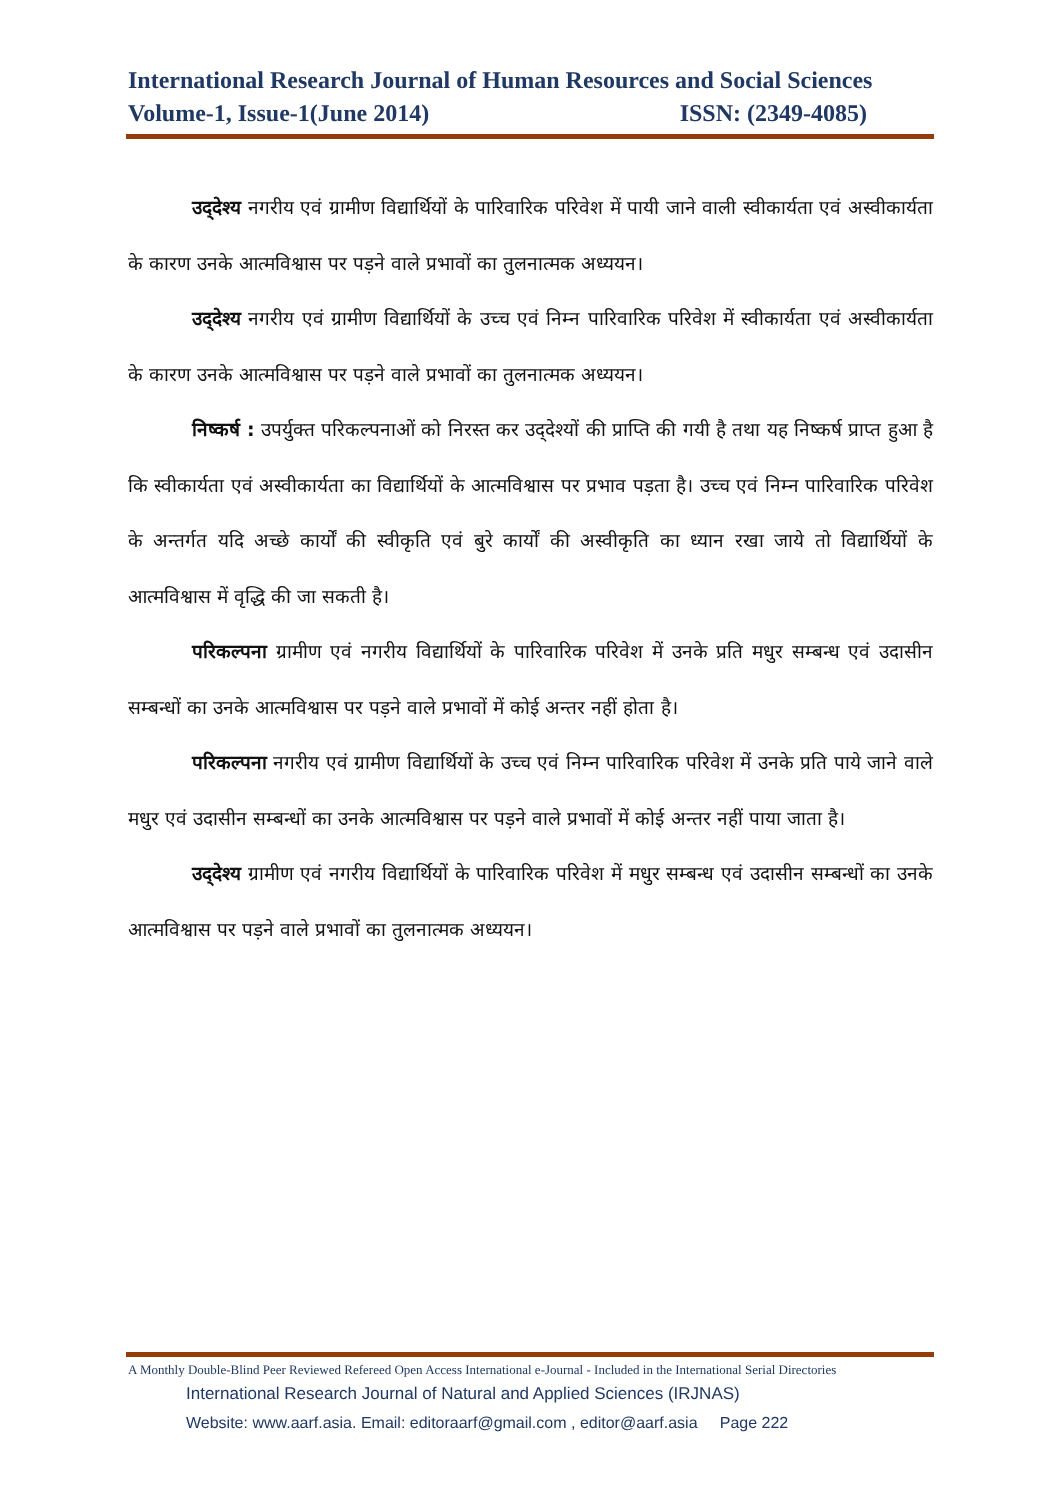International Research Journal of Human Resources and Social Sciences
Volume-1, Issue-1(June 2014) ISSN: (2349-4085)
उद्‍देश्य नगरीय एवं ग्रामीण विद्यार्थियों के पारिवारिक परिवेश में पायी जाने वाली स्वीकार्यता एवं अस्वीकार्यता के कारण उनके आत्मविश्वास पर पड़ने वाले प्रभावों का तुलनात्मक अध्ययन।
उद्‍देश्य नगरीय एवं ग्रामीण विद्यार्थियों के उच्च एवं निम्न पारिवारिक परिवेश में स्वीकार्यता एवं अस्वीकार्यता के कारण उनके आत्मविश्वास पर पड़ने वाले प्रभावों का तुलनात्मक अध्ययन।
निष्कर्ष : उपर्युक्त परिकल्पनाओं को निरस्त कर उद्‍देश्यों की प्राप्ति की गयी है तथा यह निष्कर्ष प्राप्त हुआ है कि स्वीकार्यता एवं अस्वीकार्यता का विद्यार्थियों के आत्मविश्वास पर प्रभाव पड़ता है। उच्च एवं निम्न पारिवारिक परिवेश के अन्तर्गत यदि अच्छे कार्यों की स्वीकृति एवं बुरे कार्यों की अस्वीकृति का ध्यान रखा जाये तो विद्यार्थियों के आत्मविश्वास में वृद्धि की जा सकती है।
परिकल्पना ग्रामीण एवं नगरीय विद्यार्थियों के पारिवारिक परिवेश में उनके प्रति मधुर सम्बन्ध एवं उदासीन सम्बन्धों का उनके आत्मविश्वास पर पड़ने वाले प्रभावों में कोई अन्तर नहीं होता है।
परिकल्पना नगरीय एवं ग्रामीण विद्यार्थियों के उच्च एवं निम्न पारिवारिक परिवेश में उनके प्रति पाये जाने वाले मधुर एवं उदासीन सम्बन्धों का उनके आत्मविश्वास पर पड़ने वाले प्रभावों में कोई अन्तर नहीं पाया जाता है।
उद्‍देश्य ग्रामीण एवं नगरीय विद्यार्थियों के पारिवारिक परिवेश में मधुर सम्बन्ध एवं उदासीन सम्बन्धों का उनके आत्मविश्वास पर पड़ने वाले प्रभावों का तुलनात्मक अध्ययन।
A Monthly Double-Blind Peer Reviewed Refereed Open Access International e-Journal - Included in the International Serial Directories
International Research Journal of Natural and Applied Sciences (IRJNAS)
Website: www.aarf.asia. Email: editoraarf@gmail.com , editor@aarf.asia Page 222